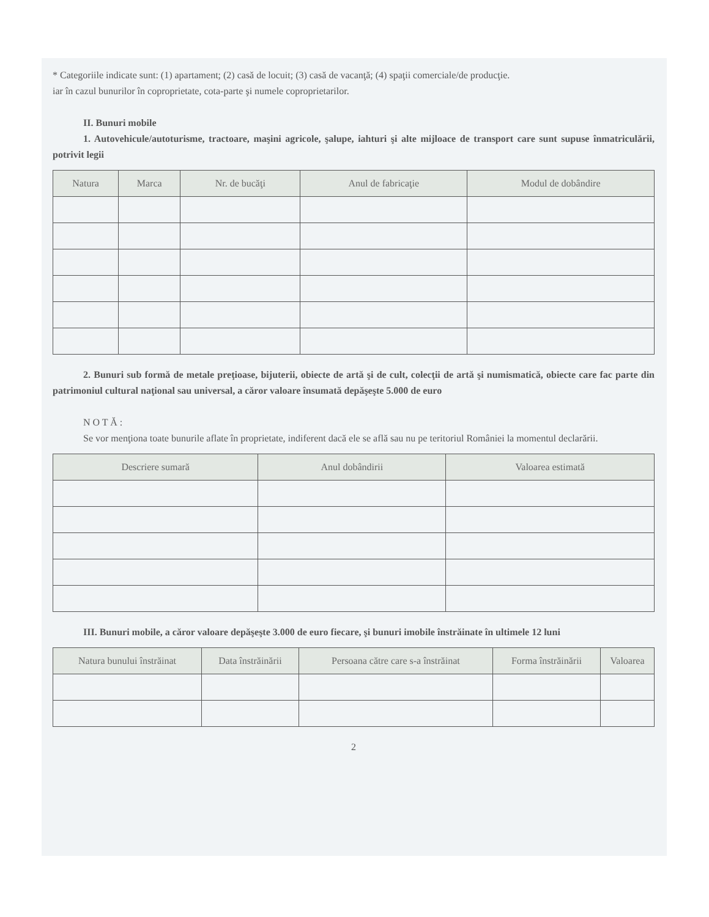* Categoriile indicate sunt: (1) apartament; (2) casă de locuit; (3) casă de vacanţă; (4) spaţii comerciale/de producţie.
iar în cazul bunurilor în coproprietate, cota-parte şi numele coproprietarilor.
II. Bunuri mobile
1. Autovehicule/autoturisme, tractoare, maşini agricole, şalupe, iahturi şi alte mijloace de transport care sunt supuse înmatriculării, potrivit legii
| Natura | Marca | Nr. de bucăţi | Anul de fabricaţie | Modul de dobândire |
| --- | --- | --- | --- | --- |
2. Bunuri sub formă de metale preţioase, bijuterii, obiecte de artă şi de cult, colecţii de artă şi numismatică, obiecte care fac parte din patrimoniul cultural naţional sau universal, a căror valoare însumată depăşeşte 5.000 de euro
N O T Ă :
Se vor menţiona toate bunurile aflate în proprietate, indiferent dacă ele se află sau nu pe teritoriul României la momentul declarării.
| Descriere sumară | Anul dobândirii | Valoarea estimată |
| --- | --- | --- |
III. Bunuri mobile, a căror valoare depăşeşte 3.000 de euro fiecare, şi bunuri imobile înstrăinate în ultimele 12 luni
| Natura bunului înstrăinat | Data înstrăinării | Persoana către care s-a înstrăinat | Forma înstrăinării | Valoarea |
| --- | --- | --- | --- | --- |
2